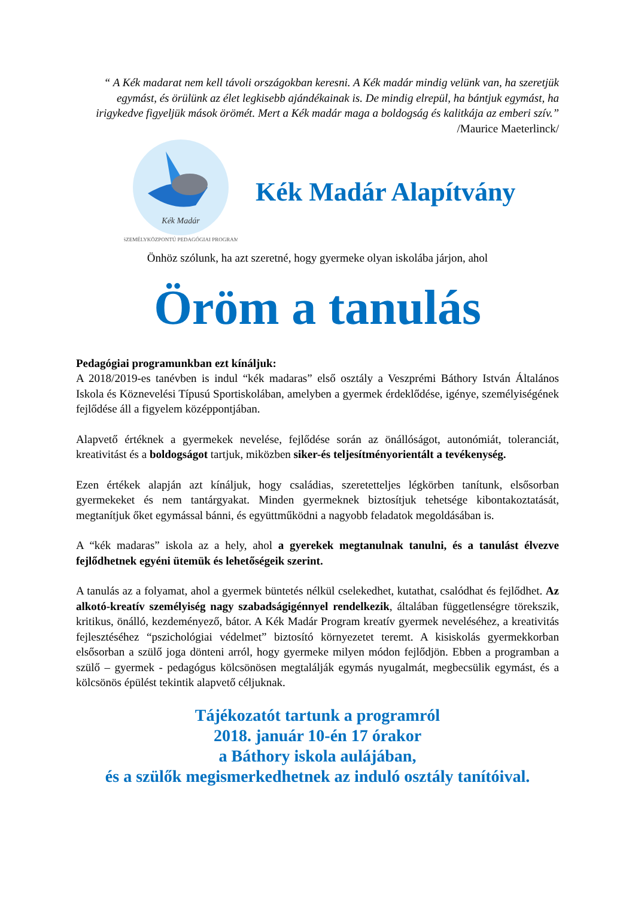“ A Kék madarat nem kell távoli országokban keresni. A Kék madár mindig velünk van, ha szeretjük egymást, és örülünk az élet legkisebb ajándékainak is. De mindig elrepül, ha bántjuk egymást, ha irigykedve figyeljük mások örömét. Mert a Kék madár maga a boldogság és kalitkája az emberi szív.”
/Maurice Maeterlinck/
Kék Madár
SZEMÉLYKÖZPONTÚ PEDAGÓGIAI PROGRAM
Kék Madár Alapítvány
Önhöz szólunk, ha azt szeretné, hogy gyermeke olyan iskolába járjon, ahol
Öröm a tanulás
Pedagógiai programunkban ezt kínáljuk:
A 2018/2019-es tanévben is indul “kék madaras” első osztály a Veszprémi Báthory István Általános Iskola és Köznevelési Típusú Sportiskolában, amelyben a gyermek érdeklődése, igénye, személyiségének fejlődése áll a figyelem középpontjában.
Alapvető értéknek a gyermekek nevelése, fejlődése során az önállóságot, autonómiát, toleranciát, kreativitást és a boldogságot tartjuk, miközben siker-és teljesítményorientált a tevékenység.
Ezen értékek alapján azt kínáljuk, hogy családias, szeretetteljes légkörben tanítunk, elsősorban gyermekeket és nem tantárgyakat. Minden gyermeknek biztosítjuk tehetsége kibontakoztatását, megtanítjuk őket egymással bánni, és együttműködni a nagyobb feladatok megoldásában is.
A “kék madaras” iskola az a hely, ahol a gyerekek megtanulnak tanulni, és a tanulást élvezve fejlődhetnek egyéni ütemük és lehetőségeik szerint.
A tanulás az a folyamat, ahol a gyermek büntetés nélkül cselekedhet, kutathat, csalódhat és fejlődhet. Az alkotó-kreatív személyiség nagy szabadságigénnyel rendelkezik, általában függetlenségre törekszik, kritikus, önálló, kezdeményező, bátor. A Kék Madár Program kreatív gyermek neveléséhez, a kreativitás fejlesztéséhez “pszichológiai védelmet” biztosító környezetet teremt. A kisiskolás gyermekkorban elsősorban a szülő joga dönteni arról, hogy gyermeke milyen módon fejlődjön. Ebben a programban a szülő – gyermek - pedagógus kölcsönösen megtalálják egymás nyugalmát, megbecsülik egymást, és a kölcsönös épülést tekintik alapvető céljuknak.
Tájékozatót tartunk a programról
2018. január 10-én 17 órakor
a Báthory iskola aulájában,
és a szülők megismerkedhetnek az induló osztály tanítóival.